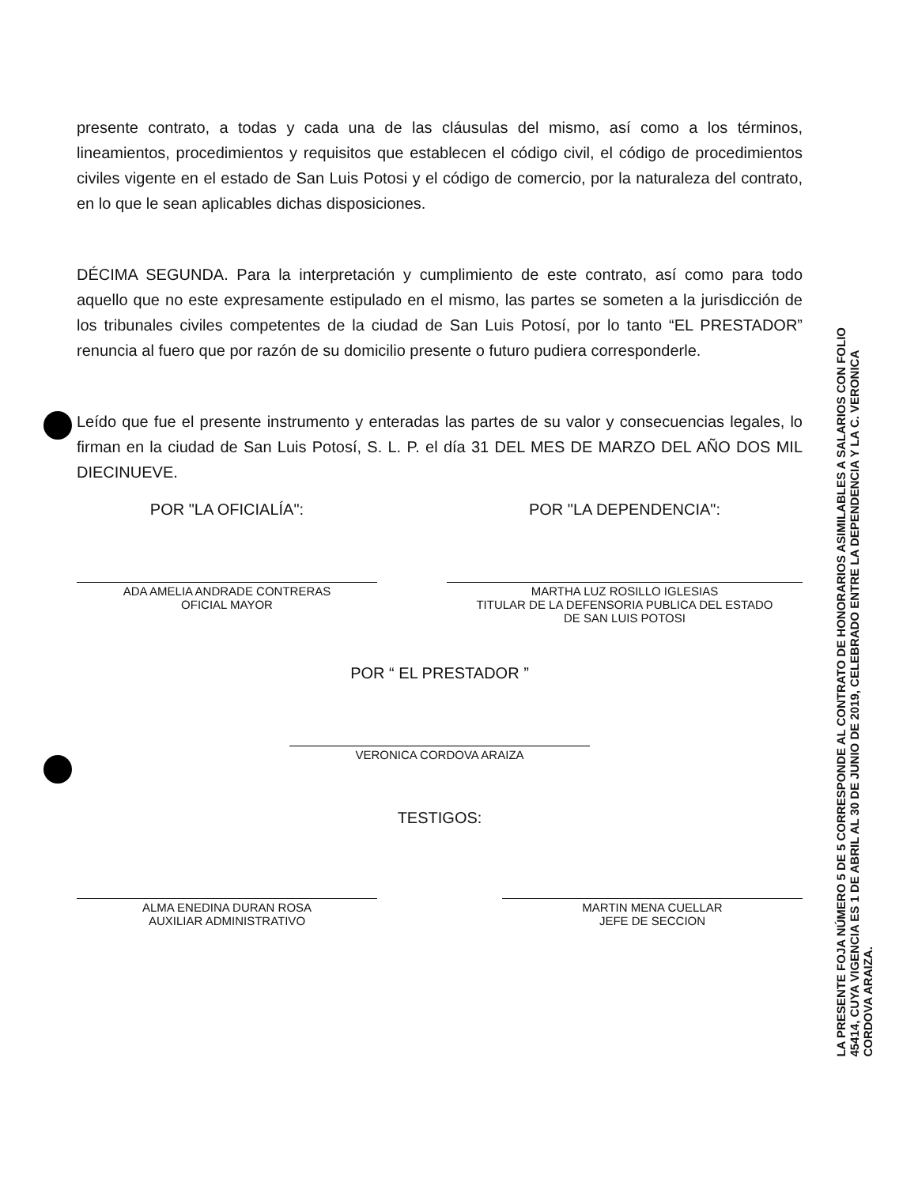presente contrato, a todas y cada una de las cláusulas del mismo, así como a los términos, lineamientos, procedimientos y requisitos que establecen el código civil, el código de procedimientos civiles vigente en el estado de San Luis Potosi y el código de comercio, por la naturaleza del contrato, en lo que le sean aplicables dichas disposiciones.
DÉCIMA SEGUNDA. Para la interpretación y cumplimiento de este contrato, así como para todo aquello que no este expresamente estipulado en el mismo, las partes se someten a la jurisdicción de los tribunales civiles competentes de la ciudad de San Luis Potosí, por lo tanto “EL PRESTADOR” renuncia al fuero que por razón de su domicilio presente o futuro pudiera corresponderle.
Leído que fue el presente instrumento y enteradas las partes de su valor y consecuencias legales, lo firman en la ciudad de San Luis Potosí, S. L. P. el día 31 DEL MES DE MARZO DEL AÑO DOS MIL DIECINUEVE.
POR "LA OFICIALÍA":
ADA AMELIA ANDRADE CONTRERAS
OFICIAL MAYOR
POR "LA DEPENDENCIA":
MARTHA LUZ ROSILLO IGLESIAS
TITULAR DE LA DEFENSORIA PUBLICA DEL ESTADO
DE SAN LUIS POTOSI
POR “ EL PRESTADOR ”
VERONICA CORDOVA ARAIZA
TESTIGOS:
ALMA ENEDINA DURAN ROSA
AUXILIAR ADMINISTRATIVO
MARTIN MENA CUELLAR
JEFE DE SECCION
LA PRESENTE FOJA NÚMERO 5 DE 5 CORRESPONDE AL CONTRATO DE HONORARIOS ASIMILABLES A SALARIOS CON FOLIO
45414, CUYA VIGENCIA ES 1 DE ABRIL AL 30 DE JUNIO DE 2019, CELEBRADO ENTRE LA DEPENDENCIA Y LA C. VERONICA
CORDOVA ARAIZA.